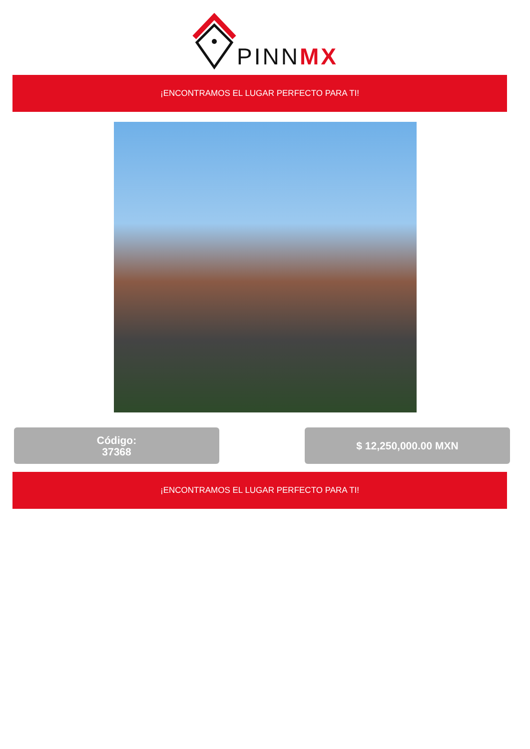PINNMX
¡ENCONTRAMOS EL LUGAR PERFECTO PARA TI!
Código:
37368
$ 12,250,000.00 MXN
¡ENCONTRAMOS EL LUGAR PERFECTO PARA TI!